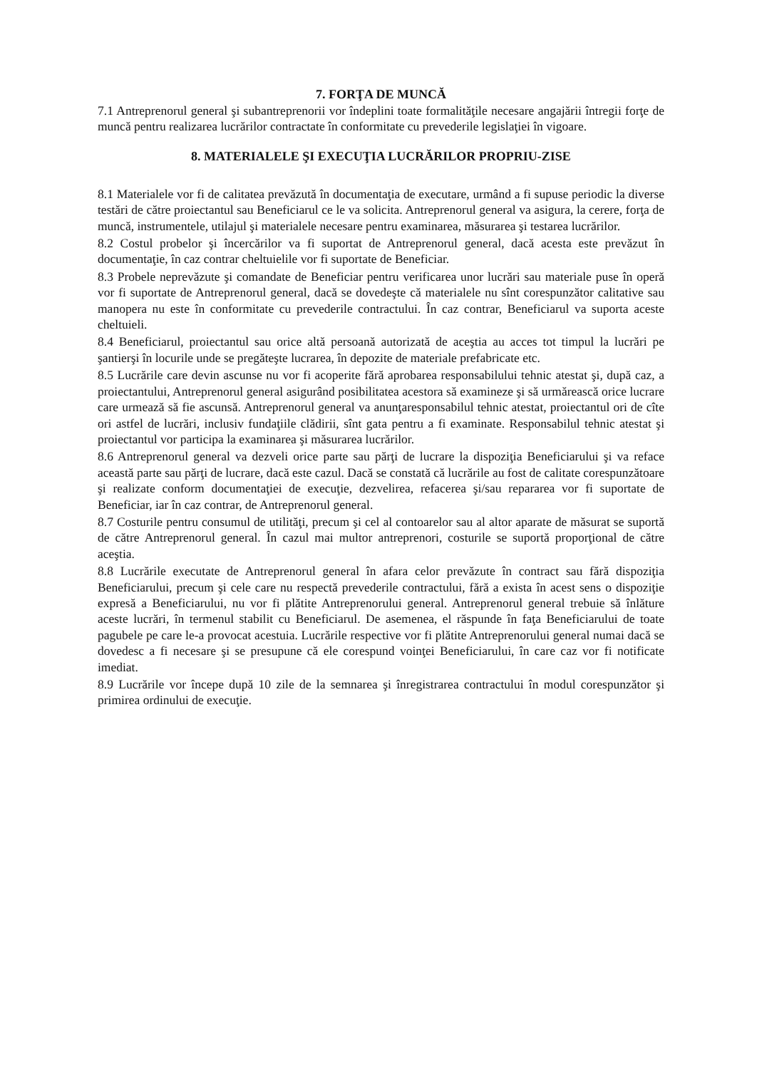7. FORŢA DE MUNCĂ
7.1 Antreprenorul general şi subantreprenorii vor îndeplini toate formalităţile necesare angajării întregii forţe de muncă pentru realizarea lucrărilor contractate în conformitate cu prevederile legislaţiei în vigoare.
8. MATERIALELE ŞI EXECUŢIA LUCRĂRILOR PROPRIU-ZISE
8.1 Materialele vor fi de calitatea prevăzută în documentaţia de executare, urmând a fi supuse periodic la diverse testări de către proiectantul sau Beneficiarul ce le va solicita. Antreprenorul general va asigura, la cerere, forţa de muncă, instrumentele, utilajul şi materialele necesare pentru examinarea, măsurarea şi testarea lucrărilor.
8.2 Costul probelor şi încercărilor va fi suportat de Antreprenorul general, dacă acesta este prevăzut în documentaţie, în caz contrar cheltuielile vor fi suportate de Beneficiar.
8.3 Probele neprevăzute şi comandate de Beneficiar pentru verificarea unor lucrări sau materiale puse în operă vor fi suportate de Antreprenorul general, dacă se dovedeşte că materialele nu sînt corespunzător calitative sau manopera nu este în conformitate cu prevederile contractului. În caz contrar, Beneficiarul va suporta aceste cheltuieli.
8.4 Beneficiarul, proiectantul sau orice altă persoană autorizată de aceştia au acces tot timpul la lucrări pe şantierşi în locurile unde se pregăteşte lucrarea, în depozite de materiale prefabricate etc.
8.5 Lucrările care devin ascunse nu vor fi acoperite fără aprobarea responsabilului tehnic atestat şi, după caz, a proiectantului, Antreprenorul general asigurând posibilitatea acestora să examineze şi să urmărească orice lucrare care urmează să fie ascunsă. Antreprenorul general va anunţaresponsabilul tehnic atestat, proiectantul ori de cîte ori astfel de lucrări, inclusiv fundaţiile clădirii, sînt gata pentru a fi examinate. Responsabilul tehnic atestat şi proiectantul vor participa la examinarea şi măsurarea lucrărilor.
8.6 Antreprenorul general va dezveli orice parte sau părţi de lucrare la dispoziţia Beneficiarului şi va reface această parte sau părţi de lucrare, dacă este cazul. Dacă se constată că lucrările au fost de calitate corespunzătoare şi realizate conform documentaţiei de execuţie, dezvelirea, refacerea şi/sau repararea vor fi suportate de Beneficiar, iar în caz contrar, de Antreprenorul general.
8.7 Costurile pentru consumul de utilităţi, precum şi cel al contoarelor sau al altor aparate de măsurat se suportă de către Antreprenorul general. În cazul mai multor antreprenori, costurile se suportă proporţional de către aceştia.
8.8 Lucrările executate de Antreprenorul general în afara celor prevăzute în contract sau fără dispoziţia Beneficiarului, precum şi cele care nu respectă prevederile contractului, fără a exista în acest sens o dispoziţie expresă a Beneficiarului, nu vor fi plătite Antreprenorului general. Antreprenorul general trebuie să înlăture aceste lucrări, în termenul stabilit cu Beneficiarul. De asemenea, el răspunde în faţa Beneficiarului de toate pagubele pe care le-a provocat acestuia. Lucrările respective vor fi plătite Antreprenorului general numai dacă se dovedesc a fi necesare şi se presupune că ele corespund voinţei Beneficiarului, în care caz vor fi notificate imediat.
8.9 Lucrările vor începe după 10 zile de la semnarea şi înregistrarea contractului în modul corespunzător şi primirea ordinului de execuţie.